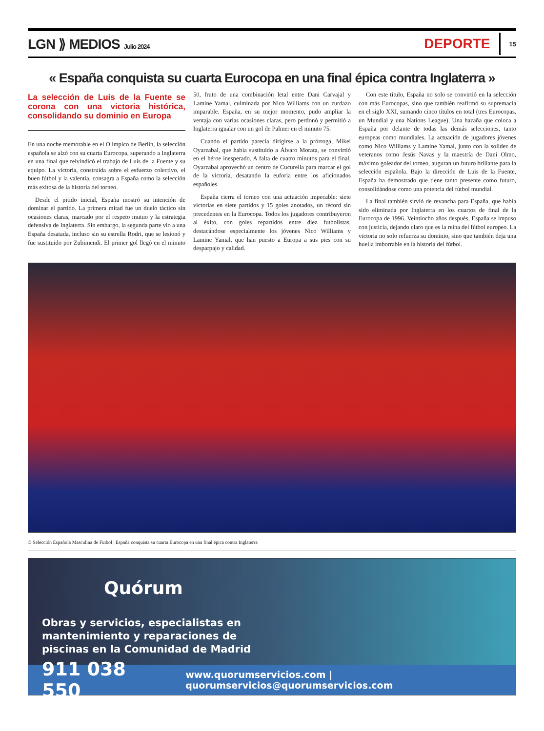LGN ⟫ MEDIOS Julio 2024
DEPORTE 15
« España conquista su cuarta Eurocopa en una final épica contra Inglaterra »
La selección de Luis de la Fuente se corona con una victoria histórica, consolidando su dominio en Europa
En una noche memorable en el Olímpico de Berlín, la selección española se alzó con su cuarta Eurocopa, superando a Inglaterra en una final que reivindicó el trabajo de Luis de la Fuente y su equipo. La victoria, construida sobre el esfuerzo colectivo, el buen fútbol y la valentía, consagra a España como la selección más exitosa de la historia del torneo.
Desde el pitido inicial, España mostró su intención de dominar el partido. La primera mitad fue un duelo táctico sin ocasiones claras, marcado por el respeto mutuo y la estrategia defensiva de Inglaterra. Sin embargo, la segunda parte vio a una España desatada, incluso sin su estrella Rodri, que se lesionó y fue sustituido por Zubimendi. El primer gol llegó en el minuto 50, fruto de una combinación letal entre Dani Carvajal y Lamine Yamal, culminada por Nico Williams con un zurdazo imparable. España, en su mejor momento, pudo ampliar la ventaja con varias ocasiones claras, pero perdonó y permitió a Inglaterra igualar con un gol de Palmer en el minuto 75.
Cuando el partido parecía dirigirse a la prórroga, Mikel Oyarzabal, que había sustituido a Álvaro Morata, se convirtió en el héroe inesperado. A falta de cuatro minutos para el final, Oyarzabal aprovechó un centro de Cucurella para marcar el gol de la victoria, desatando la euforia entre los aficionados españoles.
España cierra el torneo con una actuación impecable: siete victorias en siete partidos y 15 goles anotados, un récord sin precedentes en la Eurocopa. Todos los jugadores contribuyeron al éxito, con goles repartidos entre diez futbolistas, destacándose especialmente los jóvenes Nico Williams y Lamine Yamal, que han puesto a Europa a sus pies con su desparpajo y calidad.
Con este título, España no solo se convirtió en la selección con más Eurocopas, sino que también reafirmó su supremacía en el siglo XXI, sumando cinco títulos en total (tres Eurocopas, un Mundial y una Nations League). Una hazaña que coloca a España por delante de todas las demás selecciones, tanto europeas como mundiales. La actuación de jugadores jóvenes como Nico Williams y Lamine Yamal, junto con la solidez de veteranos como Jesús Navas y la maestría de Dani Olmo, máximo goleador del torneo, auguran un futuro brillante para la selección española. Bajo la dirección de Luis de la Fuente, España ha demostrado que tiene tanto presente como futuro, consolidándose como una potencia del fútbol mundial.
La final también sirvió de revancha para España, que había sido eliminada por Inglaterra en los cuartos de final de la Eurocopa de 1996. Veintiocho años después, España se impuso con justicia, dejando claro que es la reina del fútbol europeo. La victoria no solo refuerza su dominio, sino que también deja una huella imborrable en la historia del fútbol.
© Selección Española Masculina de Futbol | España conquista su cuarta Eurocopa en una final épica contra Inglaterra
Quórum
Obras y servicios, especialistas en mantenimiento y reparaciones de piscinas en la Comunidad de Madrid
911 038 550 www.quorumservicios.com | quorumservicios@quorumservicios.com